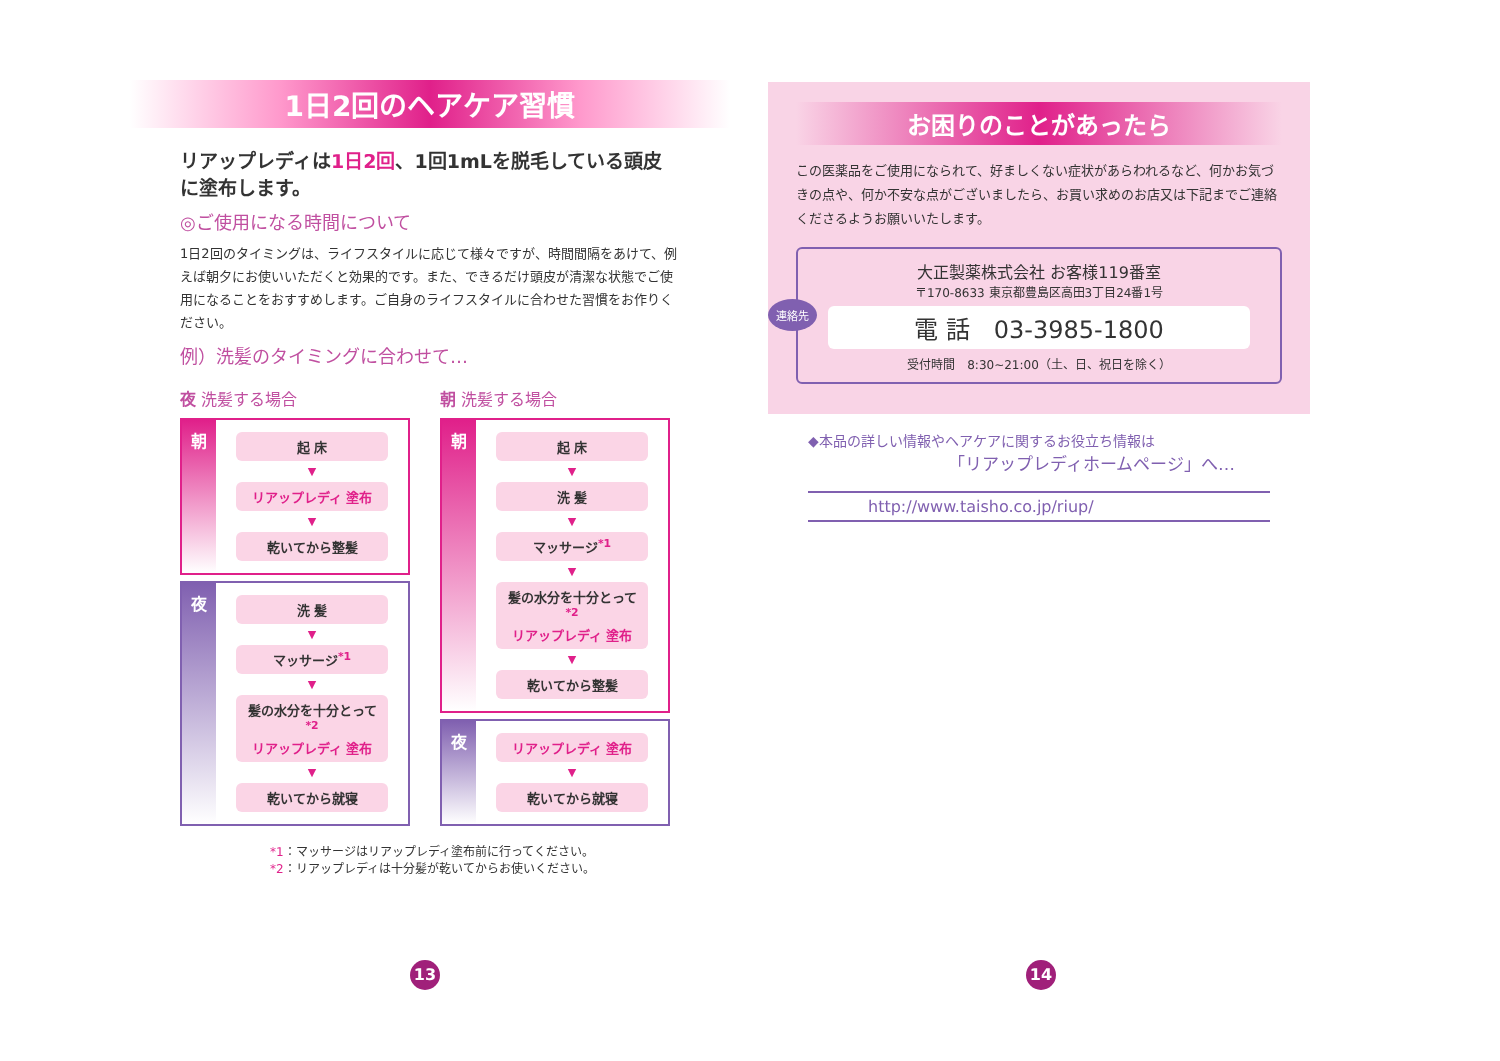1日2回のヘアケア習慣
リアップレディは1日2回、1回1mLを脱毛している頭皮に塗布します。
◎ご使用になる時間について
1日2回のタイミングは、ライフスタイルに応じて様々ですが、時間間隔をあけて、例えば朝夕にお使いいただくと効果的です。また、できるだけ頭皮が清潔な状態でご使用になることをおすすめします。ご自身のライフスタイルに合わせた習慣をお作りください。
例）洗髪のタイミングに合わせて…
夜 洗髪する場合
朝
起 床
▼
リアップレディ 塗布
▼
乾いてから整髪
夜
洗 髪
▼
マッサージ<sup>*1</sup>
▼
髪の水分を十分とって<sup>*2</sup>
リアップレディ 塗布
▼
乾いてから就寝
朝 洗髪する場合
朝
起 床
▼
洗 髪
▼
マッサージ<sup>*1</sup>
▼
髪の水分を十分とって<sup>*2</sup>
リアップレディ 塗布
▼
乾いてから整髪
夜
リアップレディ 塗布
▼
乾いてから就寝
*1：マッサージはリアップレディ塗布前に行ってください。
*2：リアップレディは十分髪が乾いてからお使いください。
13
お困りのことがあったら
この医薬品をご使用になられて、好ましくない症状があらわれるなど、何かお気づきの点や、何か不安な点がございましたら、お買い求めのお店又は下記までご連絡くださるようお願いいたします。
連絡先
大正製薬株式会社 お客様119番室
〒170-8633 東京都豊島区高田3丁目24番1号
電 話　03-3985-1800
受付時間　8:30~21:00（土、日、祝日を除く）
◆本品の詳しい情報やヘアケアに関するお役立ち情報は
「リアップレディホームページ」へ…
http://www.taisho.co.jp/riup/
14